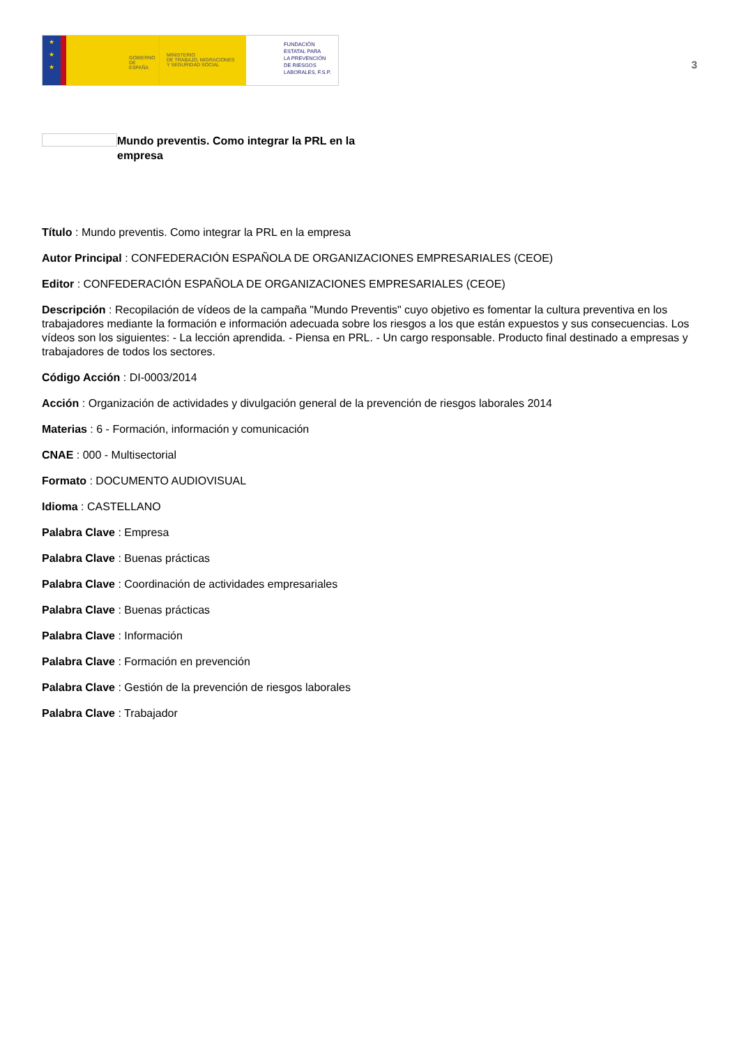★
★
★
GOBIERNO
DE ESPAÑA
MINISTERIO
DE TRABAJO, MIGRACIONES
Y SEGURIDAD SOCIAL
FUNDACIÓN
ESTATAL PARA
LA PREVENCIÓN
DE RIESGOS
LABORALES, F.S.P.
3
Mundo preventis. Como integrar la PRL en la empresa
Título : Mundo preventis. Como integrar la PRL en la empresa
Autor Principal : CONFEDERACIÓN ESPAÑOLA DE ORGANIZACIONES EMPRESARIALES (CEOE)
Editor : CONFEDERACIÓN ESPAÑOLA DE ORGANIZACIONES EMPRESARIALES (CEOE)
Descripción : Recopilación de vídeos de la campaña "Mundo Preventis" cuyo objetivo es fomentar la cultura preventiva en los trabajadores mediante la formación e información adecuada sobre los riesgos a los que están expuestos y sus consecuencias. Los vídeos son los siguientes: - La lección aprendida. - Piensa en PRL. - Un cargo responsable. Producto final destinado a empresas y trabajadores de todos los sectores.
Código Acción : DI-0003/2014
Acción : Organización de actividades y divulgación general de la prevención de riesgos laborales 2014
Materias : 6 - Formación, información y comunicación
CNAE : 000 - Multisectorial
Formato : DOCUMENTO AUDIOVISUAL
Idioma : CASTELLANO
Palabra Clave : Empresa
Palabra Clave : Buenas prácticas
Palabra Clave : Coordinación de actividades empresariales
Palabra Clave : Buenas prácticas
Palabra Clave : Información
Palabra Clave : Formación en prevención
Palabra Clave : Gestión de la prevención de riesgos laborales
Palabra Clave : Trabajador